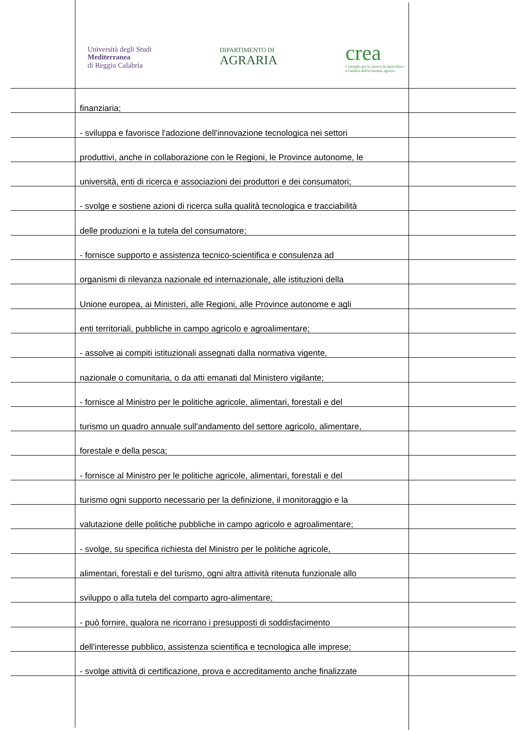Università degli Studi
Mediterranea
di Reggio Calabria
DIPARTIMENTO DI
AGRARIA
crea
Consiglio per la ricerca in agricoltura
e l'analisi dell'economia agraria
finanziaria;
- sviluppa e favorisce l'adozione dell'innovazione tecnologica nei settori
produttivi, anche in collaborazione con le Regioni, le Province autonome, le
università, enti di ricerca e associazioni dei produttori e dei consumatori;
- svolge e sostiene azioni di ricerca sulla qualità tecnologica e tracciabilità
delle produzioni e la tutela del consumatore;
- fornisce supporto e assistenza tecnico-scientifica e consulenza ad
organismi di rilevanza nazionale ed internazionale, alle istituzioni della
Unione europea, ai Ministeri, alle Regioni, alle Province autonome e agli
enti territoriali, pubbliche in campo agricolo e agroalimentare;
- assolve ai compiti istituzionali assegnati dalla normativa vigente,
nazionale o comunitaria, o da atti emanati dal Ministero vigilante;
- fornisce al Ministro per le politiche agricole, alimentari, forestali e del
turismo un quadro annuale sull'andamento del settore agricolo, alimentare,
forestale e della pesca;
- fornisce al Ministro per le politiche agricole, alimentari, forestali e del
turismo ogni supporto necessario per la definizione, il monitoraggio e la
valutazione delle politiche pubbliche in campo agricolo e agroalimentare;
- svolge, su specifica richiesta del Ministro per le politiche agricole,
alimentari, forestali e del turismo, ogni altra attività ritenuta funzionale allo
sviluppo o alla tutela del comparto agro-alimentare;
- può fornire, qualora ne ricorrano i presupposti di soddisfacimento
dell'interesse pubblico, assistenza scientifica e tecnologica alle imprese;
- svolge attività di certificazione, prova e accreditamento anche finalizzate